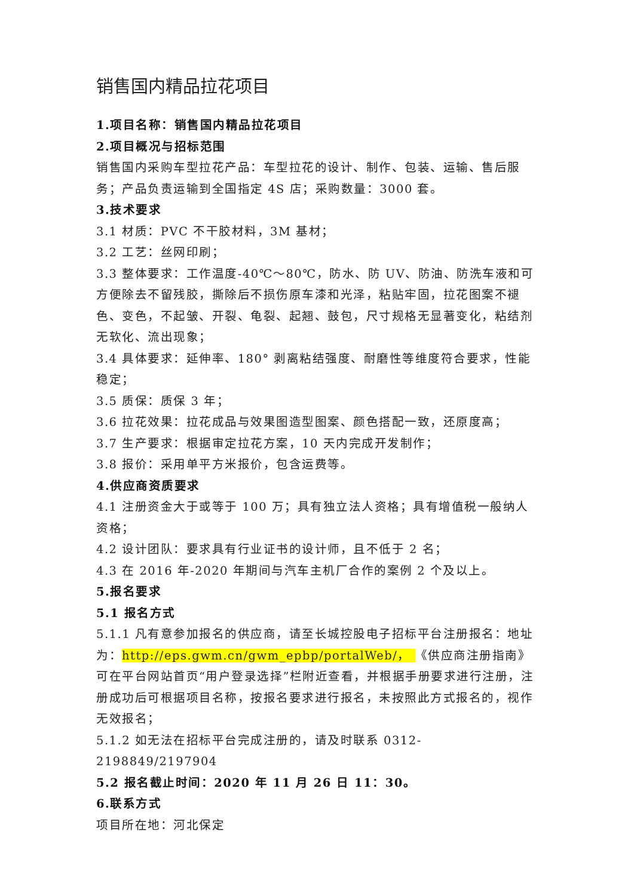销售国内精品拉花项目
1.项目名称：销售国内精品拉花项目
2.项目概况与招标范围
销售国内采购车型拉花产品：车型拉花的设计、制作、包装、运输、售后服务；产品负责运输到全国指定 4S 店；采购数量：3000 套。
3.技术要求
3.1 材质：PVC 不干胶材料，3M 基材；
3.2 工艺：丝网印刷；
3.3 整体要求：工作温度-40℃～80℃，防水、防 UV、防油、防洗车液和可方便除去不留残胶，撕除后不损伤原车漆和光泽，粘贴牢固，拉花图案不褪色、变色，不起皱、开裂、龟裂、起翘、鼓包，尺寸规格无显著变化，粘结剂无软化、流出现象；
3.4 具体要求：延伸率、180° 剥离粘结强度、耐磨性等维度符合要求，性能稳定；
3.5 质保：质保 3 年；
3.6 拉花效果：拉花成品与效果图造型图案、颜色搭配一致，还原度高；
3.7 生产要求：根据审定拉花方案，10 天内完成开发制作；
3.8 报价：采用单平方米报价，包含运费等。
4.供应商资质要求
4.1 注册资金大于或等于 100 万；具有独立法人资格；具有增值税一般纳人资格；
4.2 设计团队：要求具有行业证书的设计师，且不低于 2 名；
4.3 在 2016 年-2020 年期间与汽车主机厂合作的案例 2 个及以上。
5.报名要求
5.1 报名方式
5.1.1 凡有意参加报名的供应商，请至长城控股电子招标平台注册报名：地址为：http://eps.gwm.cn/gwm_epbp/portalWeb/， 《供应商注册指南》可在平台网站首页“用户登录选择”栏附近查看，并根据手册要求进行注册，注册成功后可根据项目名称，按报名要求进行报名，未按照此方式报名的，视作无效报名；
5.1.2 如无法在招标平台完成注册的，请及时联系 0312-2198849/2197904
5.2 报名截止时间：2020 年 11 月 26 日 11：30。
6.联系方式
项目所在地：河北保定